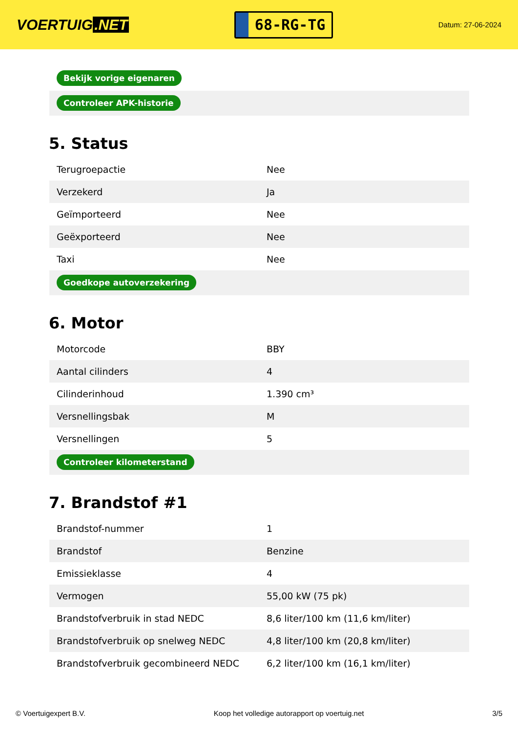VOERTUIG.NET
68-RG-TG
Datum: 27-06-2024
| Bekijk vorige eigenaren |
| Controleer APK-historie |
5. Status
| Terugroepactie | Nee |
| Verzekerd | Ja |
| Geïmporteerd | Nee |
| Geëxporteerd | Nee |
| Taxi | Nee |
| Goedkope autoverzekering | |
6. Motor
| Motorcode | BBY |
| Aantal cilinders | 4 |
| Cilinderinhoud | 1.390 cm³ |
| Versnellingsbak | M |
| Versnellingen | 5 |
| Controleer kilometerstand | |
7. Brandstof #1
| Brandstof-nummer | 1 |
| Brandstof | Benzine |
| Emissieklasse | 4 |
| Vermogen | 55,00 kW (75 pk) |
| Brandstofverbruik in stad NEDC | 8,6 liter/100 km (11,6 km/liter) |
| Brandstofverbruik op snelweg NEDC | 4,8 liter/100 km (20,8 km/liter) |
| Brandstofverbruik gecombineerd NEDC | 6,2 liter/100 km (16,1 km/liter) |
© Voertuigexpert B.V. Koop het volledige autorapport op voertuig.net 3/5